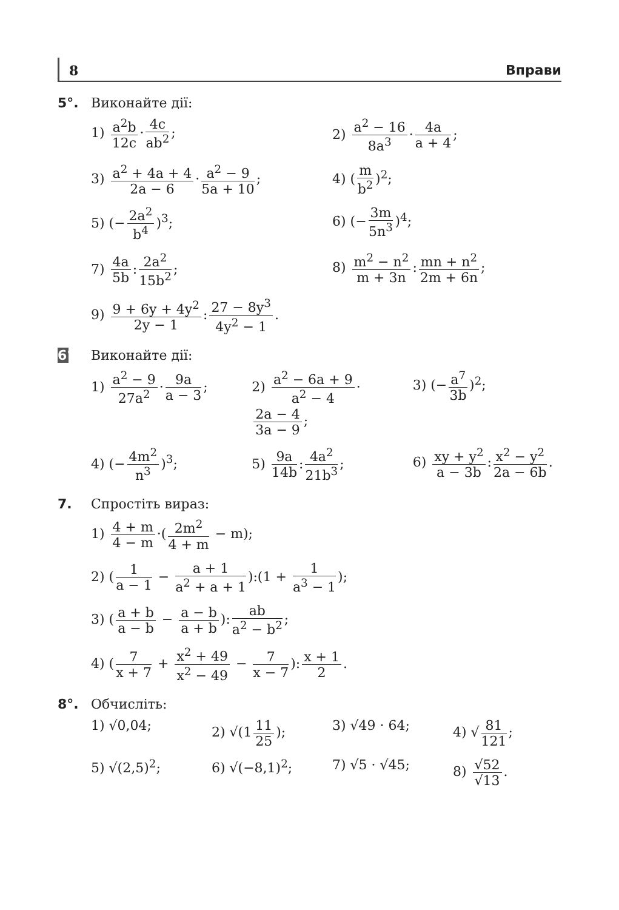8 Вправи
5°. Виконайте дії:
1) a<sup>2</sup>b 12c · 4c ab<sup>2</sup>;
2) a<sup>2</sup> − 16 8a<sup>3</sup> · 4a a + 4;
3) a<sup>2</sup> + 4a + 4 2a − 6 · a<sup>2</sup> − 9 5a + 10;
4) (m b<sup>2</sup>)<sup>2</sup>;
5) (− 2a<sup>2</sup> b<sup>4</sup>)<sup>3</sup>;
6) (− 3m 5n<sup>3</sup>)<sup>4</sup>;
7) 4a 5b: 2a<sup>2</sup> 15b<sup>2</sup>;
8) m<sup>2</sup> − n<sup>2</sup> m + 3n: mn + n<sup>2</sup> 2m + 6n;
9) 9 + 6y + 4y<sup>2</sup> 2y − 1: 27 − 8y<sup>3</sup> 4y<sup>2</sup> − 1.
6°.
Виконайте дії:
1) a<sup>2</sup> − 9 27a<sup>2</sup> · 9a a − 3;
2) a<sup>2</sup> − 6a + 9 a<sup>2</sup> − 4 · 2a − 4 3a − 9;
3) (− a<sup>7</sup> 3b)<sup>2</sup>;
4) (− 4m<sup>2</sup> n<sup>3</sup>)<sup>3</sup>;
5) 9a 14b: 4a<sup>2</sup> 21b<sup>3</sup>;
6) xy + y<sup>2</sup> a − 3b: x<sup>2</sup> − y<sup>2</sup> 2a − 6b.
7. Спростіть вираз:
1) 4 + m 4 − m ·(2m<sup>2</sup> 4 + m − m);
2) (1 a − 1 − a + 1 a<sup>2</sup> + a + 1):(1 + 1 a<sup>3</sup> − 1);
3) (a + b a − b − a − b a + b): ab a<sup>2</sup> − b<sup>2</sup>;
4) (7 x + 7 + x<sup>2</sup> + 49 x<sup>2</sup> − 49 − 7 x − 7): x + 1 2.
8°. Обчисліть:
1) √0,04;
2) √(1 11 25);
3) √49 · 64;
4) √ 81 121;
5) √(2,5)<sup>2</sup>;
6) √(−8,1)<sup>2</sup>;
7) √5 · √45;
8) √52 √13.